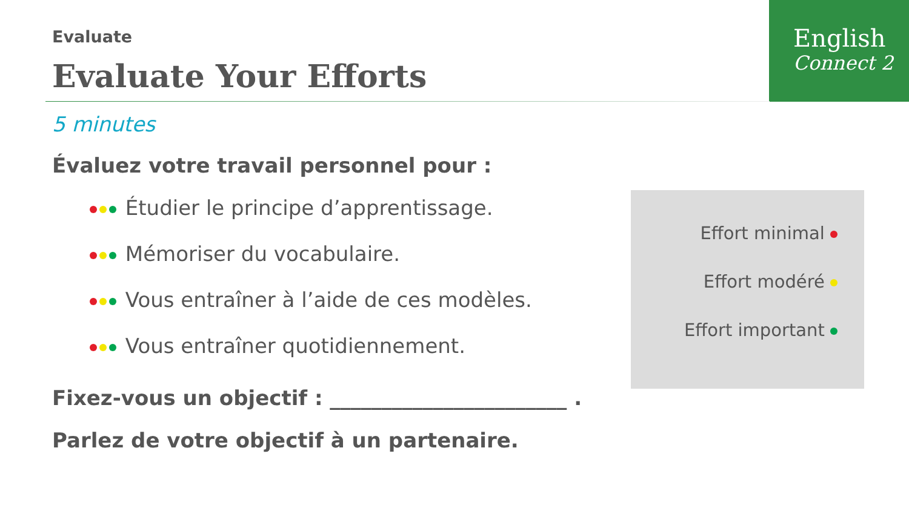Evaluate
Evaluate Your Efforts
English
Connect 2
5 minutes
Évaluez votre travail personnel pour :
Étudier le principe d’apprentissage.
Mémoriser du vocabulaire.
Vous entraîner à l’aide de ces modèles.
Vous entraîner quotidiennement.
Fixez-vous un objectif : _______________________ .
Parlez de votre objectif à un partenaire.
Effort minimal
Effort modéré
Effort important